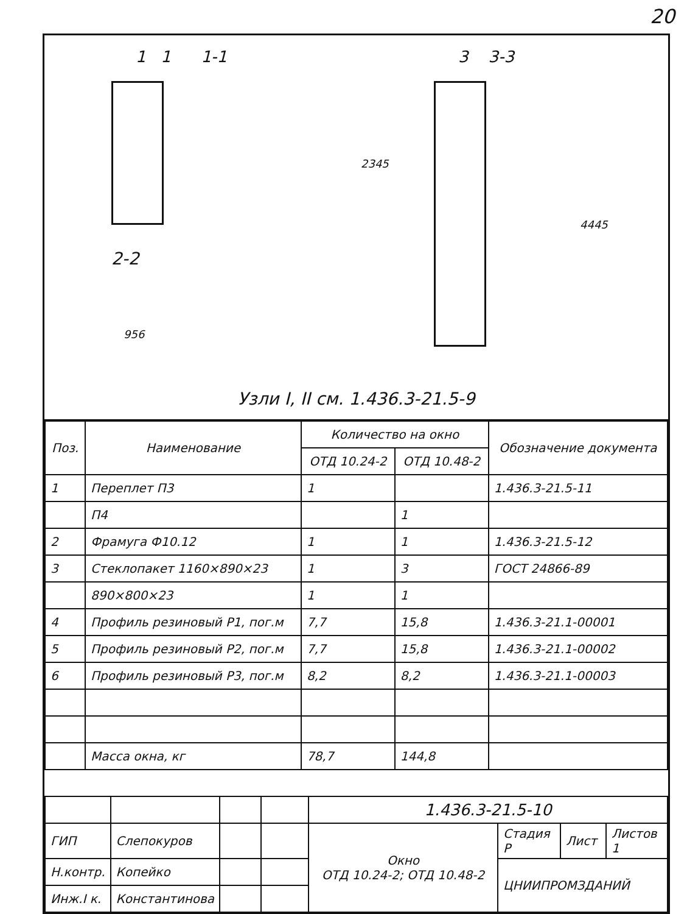20
1 1 1-1 3 3-3
2-2
956
4445
2345
Узли I, II см. 1.436.3-21.5-9
| Поз. | Наименование | Количество на окно | | Обозначение документа |
| --- | --- | --- | --- | --- |
| | | ОТД 10.24-2 | ОТД 10.48-2 | |
| 1 | Переплет П3 | 1 | | 1.436.3-21.5-11 |
| | П4 | | 1 | |
| 2 | Фрамуга Ф10.12 | 1 | 1 | 1.436.3-21.5-12 |
| 3 | Стеклопакет 1160×890×23 | 1 | 3 | ГОСТ 24866-89 |
| | 890×800×23 | 1 | 1 | |
| 4 | Профиль резиновый Р1, пог.м | 7,7 | 15,8 | 1.436.3-21.1-00001 |
| 5 | Профиль резиновый Р2, пог.м | 7,7 | 15,8 | 1.436.3-21.1-00002 |
| 6 | Профиль резиновый Р3, пог.м | 8,2 | 8,2 | 1.436.3-21.1-00003 |
| | Масса окна, кг | 78,7 | 144,8 | |
| | | | | 1.436.3-21.5-10 | | | |
| ГИП | Слепокуров | | | Окно ОТД 10.24-2; ОТД 10.48-2 | Стадия Р | Лист | Листов 1 |
| Н.контр. | Копейко | | | | ЦНИИПРОМЗДАНИЙ | | |
| Инж.I к. | Константинова | | | | | | |